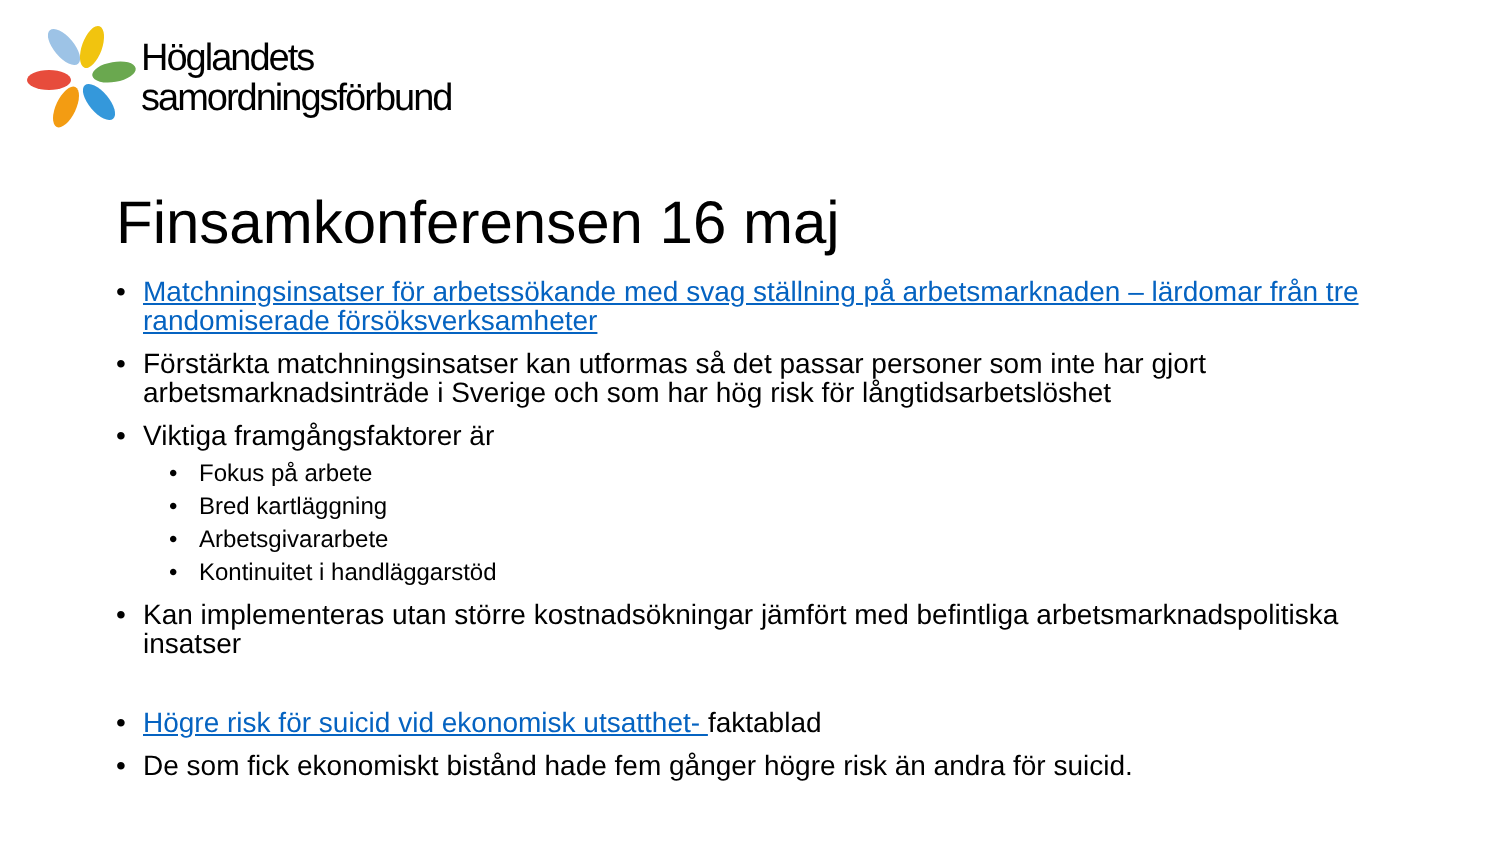Höglandets
samordningsförbund
Finsamkonferensen 16 maj
• Matchningsinsatser för arbetssökande med svag ställning på arbetsmarknaden – lärdomar från tre randomiserade försöksverksamheter
• Förstärkta matchningsinsatser kan utformas så det passar personer som inte har gjort arbetsmarknadsinträde i Sverige och som har hög risk för långtidsarbetslöshet
• Viktiga framgångsfaktorer är
• Fokus på arbete
• Bred kartläggning
• Arbetsgivararbete
• Kontinuitet i handläggarstöd
• Kan implementeras utan större kostnadsökningar jämfört med befintliga arbetsmarknadspolitiska insatser
• Högre risk för suicid vid ekonomisk utsatthet- faktablad
• De som fick ekonomiskt bistånd hade fem gånger högre risk än andra för suicid.